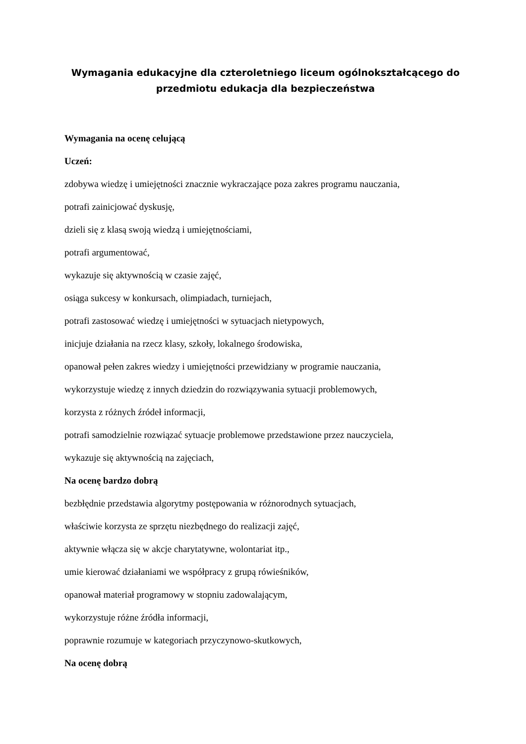Wymagania edukacyjne dla czteroletniego liceum ogólnokształcącego do przedmiotu edukacja dla bezpieczeństwa
Wymagania na ocenę celującą
Uczeń:
zdobywa wiedzę i umiejętności znacznie wykraczające poza zakres programu nauczania,
potrafi zainicjować dyskusję,
dzieli się z klasą swoją wiedzą i umiejętnościami,
potrafi argumentować,
wykazuje się aktywnością w czasie zajęć,
osiąga sukcesy w konkursach, olimpiadach, turniejach,
potrafi zastosować wiedzę i umiejętności w sytuacjach nietypowych,
inicjuje działania na rzecz klasy, szkoły, lokalnego środowiska,
opanował pełen zakres wiedzy i umiejętności przewidziany w programie nauczania,
wykorzystuje wiedzę z innych dziedzin do rozwiązywania sytuacji problemowych,
korzysta z różnych źródeł informacji,
potrafi samodzielnie rozwiązać sytuacje problemowe przedstawione przez nauczyciela,
wykazuje się aktywnością na zajęciach,
Na ocenę bardzo dobrą
bezbłędnie przedstawia algorytmy postępowania w różnorodnych sytuacjach,
właściwie korzysta ze sprzętu niezbędnego do realizacji zajęć,
aktywnie włącza się w akcje charytatywne, wolontariat itp.,
umie kierować działaniami we współpracy z grupą rówieśników,
opanował materiał programowy w stopniu zadowalającym,
wykorzystuje różne źródła informacji,
poprawnie rozumuje w kategoriach przyczynowo-skutkowych,
Na ocenę dobrą